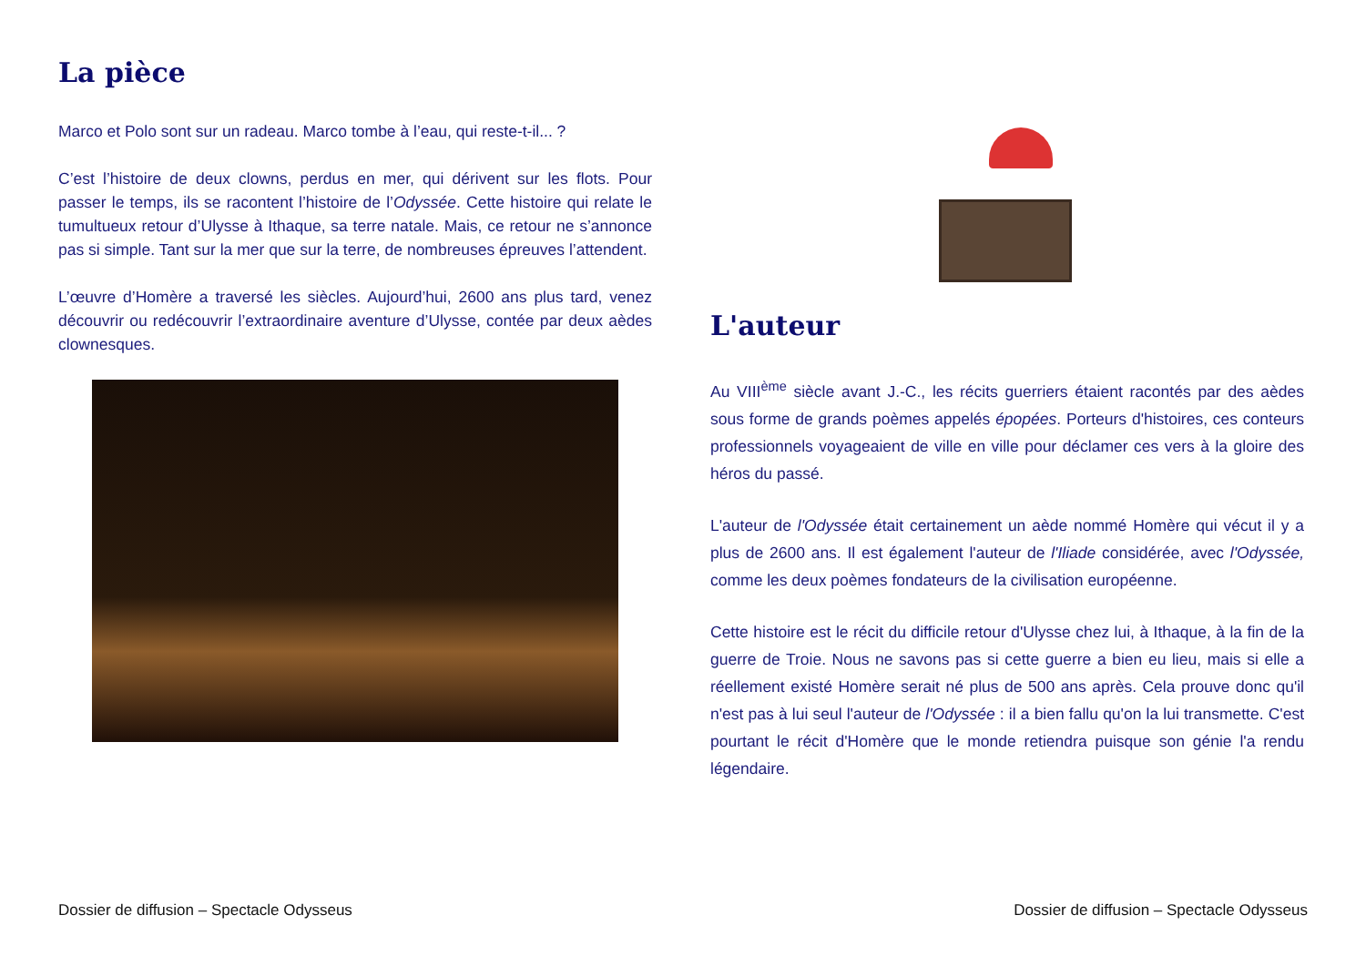La pièce
Marco et Polo sont sur un radeau. Marco tombe à l’eau, qui reste-t-il... ?
C’est l’histoire de deux clowns, perdus en mer, qui dérivent sur les flots. Pour passer le temps, ils se racontent l’histoire de l’Odyssée. Cette histoire qui relate le tumultueux retour d’Ulysse à Ithaque, sa terre natale. Mais, ce retour ne s’annonce pas si simple. Tant sur la mer que sur la terre, de nombreuses épreuves l’attendent.
L’œuvre d’Homère a traversé les siècles. Aujourd’hui, 2600 ans plus tard, venez découvrir ou redécouvrir l’extraordinaire aventure d’Ulysse, contée par deux aèdes clownesques.
L'auteur
Au VIII<sup>ème</sup> siècle avant J.-C., les récits guerriers étaient racontés par des aèdes sous forme de grands poèmes appelés épopées. Porteurs d'histoires, ces conteurs professionnels voyageaient de ville en ville pour déclamer ces vers à la gloire des héros du passé.
L'auteur de l'Odyssée était certainement un aède nommé Homère qui vécut il y a plus de 2600 ans. Il est également l'auteur de l'Iliade considérée, avec l'Odyssée, comme les deux poèmes fondateurs de la civilisation européenne.
Cette histoire est le récit du difficile retour d'Ulysse chez lui, à Ithaque, à la fin de la guerre de Troie. Nous ne savons pas si cette guerre a bien eu lieu, mais si elle a réellement existé Homère serait né plus de 500 ans après. Cela prouve donc qu'il n'est pas à lui seul l'auteur de l'Odyssée : il a bien fallu qu'on la lui transmette. C'est pourtant le récit d'Homère que le monde retiendra puisque son génie l'a rendu légendaire.
Dossier de diffusion – Spectacle Odysseus Dossier de diffusion – Spectacle Odysseus